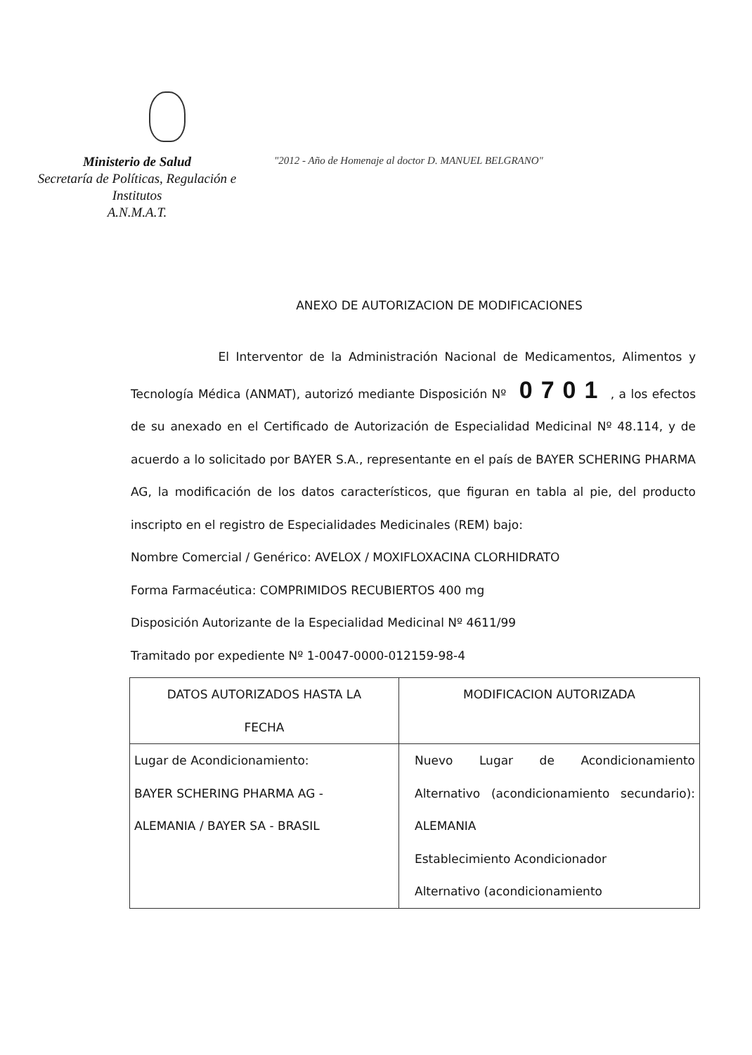Ministerio de Salud
Secretaría de Políticas, Regulación e
Institutos
A.N.M.A.T.
"2012 - Año de Homenaje al doctor D. MANUEL BELGRANO"
ANEXO DE AUTORIZACION DE MODIFICACIONES
El Interventor de la Administración Nacional de Medicamentos, Alimentos y Tecnología Médica (ANMAT), autorizó mediante Disposición Nº 0701 , a los efectos de su anexado en el Certificado de Autorización de Especialidad Medicinal Nº 48.114, y de acuerdo a lo solicitado por BAYER S.A., representante en el país de BAYER SCHERING PHARMA AG, la modificación de los datos característicos, que figuran en tabla al pie, del producto inscripto en el registro de Especialidades Medicinales (REM) bajo:
Nombre Comercial / Genérico: AVELOX / MOXIFLOXACINA CLORHIDRATO
Forma Farmacéutica: COMPRIMIDOS RECUBIERTOS 400 mg
Disposición Autorizante de la Especialidad Medicinal Nº 4611/99
Tramitado por expediente Nº 1-0047-0000-012159-98-4
| DATOS AUTORIZADOS HASTA LA FECHA | MODIFICACION AUTORIZADA |
| --- | --- |
| Lugar de Acondicionamiento: BAYER SCHERING PHARMA AG - ALEMANIA / BAYER SA - BRASIL | Nuevo Lugar de Acondicionamiento Alternativo (acondicionamiento secundario): ALEMANIA Establecimiento Acondicionador Alternativo (acondicionamiento |